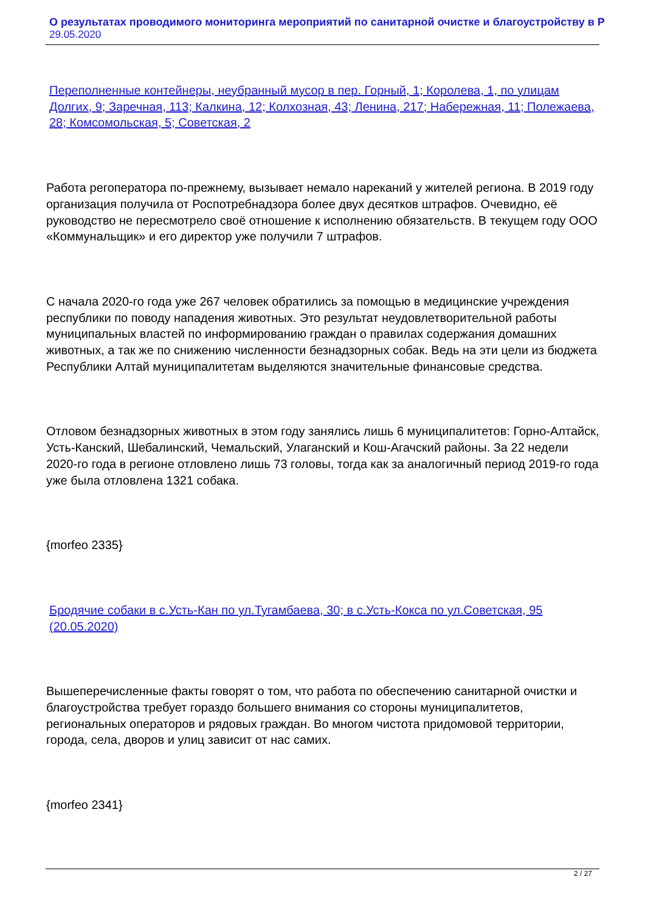О результатах проводимого мониторинга мероприятий по санитарной очистке и благоустройству в Р
29.05.2020
Переполненные контейнеры, неубранный мусор в пер. Горный, 1; Королева, 1, по улицам Долгих, 9; Заречная, 113; Калкина, 12; Колхозная, 43; Ленина, 217; Набережная, 11; Полежаева, 28; Комсомольская, 5; Советская, 2
Работа регоператора по-прежнему, вызывает немало нареканий у жителей региона. В 2019 году организация получила от Роспотребнадзора более двух десятков штрафов. Очевидно, её руководство не пересмотрело своё отношение к исполнению обязательств. В текущем году ООО «Коммунальщик» и его директор уже получили 7 штрафов.
С начала 2020-го года уже 267 человек обратились за помощью в медицинские учреждения республики по поводу нападения животных. Это результат неудовлетворительной работы муниципальных властей по информированию граждан о правилах содержания домашних животных, а так же по снижению численности безнадзорных собак. Ведь на эти цели из бюджета Республики Алтай муниципалитетам выделяются значительные финансовые средства.
Отловом безнадзорных животных в этом году занялись лишь 6 муниципалитетов: Горно-Алтайск, Усть-Канский, Шебалинский, Чемальский, Улаганский и Кош-Агачский районы. За 22 недели 2020-го года в регионе отловлено лишь 73 головы, тогда как за аналогичный период 2019-го года уже была отловлена 1321 собака.
{morfeo 2335}
Бродячие собаки в с.Усть-Кан по ул.Тугамбаева, 30; в с.Усть-Кокса по ул.Советская, 95 (20.05.2020)
Вышеперечисленные факты говорят о том, что работа по обеспечению санитарной очистки и благоустройства требует гораздо большего внимания со стороны муниципалитетов, региональных операторов и рядовых граждан. Во многом чистота придомовой территории, города, села, дворов и улиц зависит от нас самих.
{morfeo 2341}
2 / 27